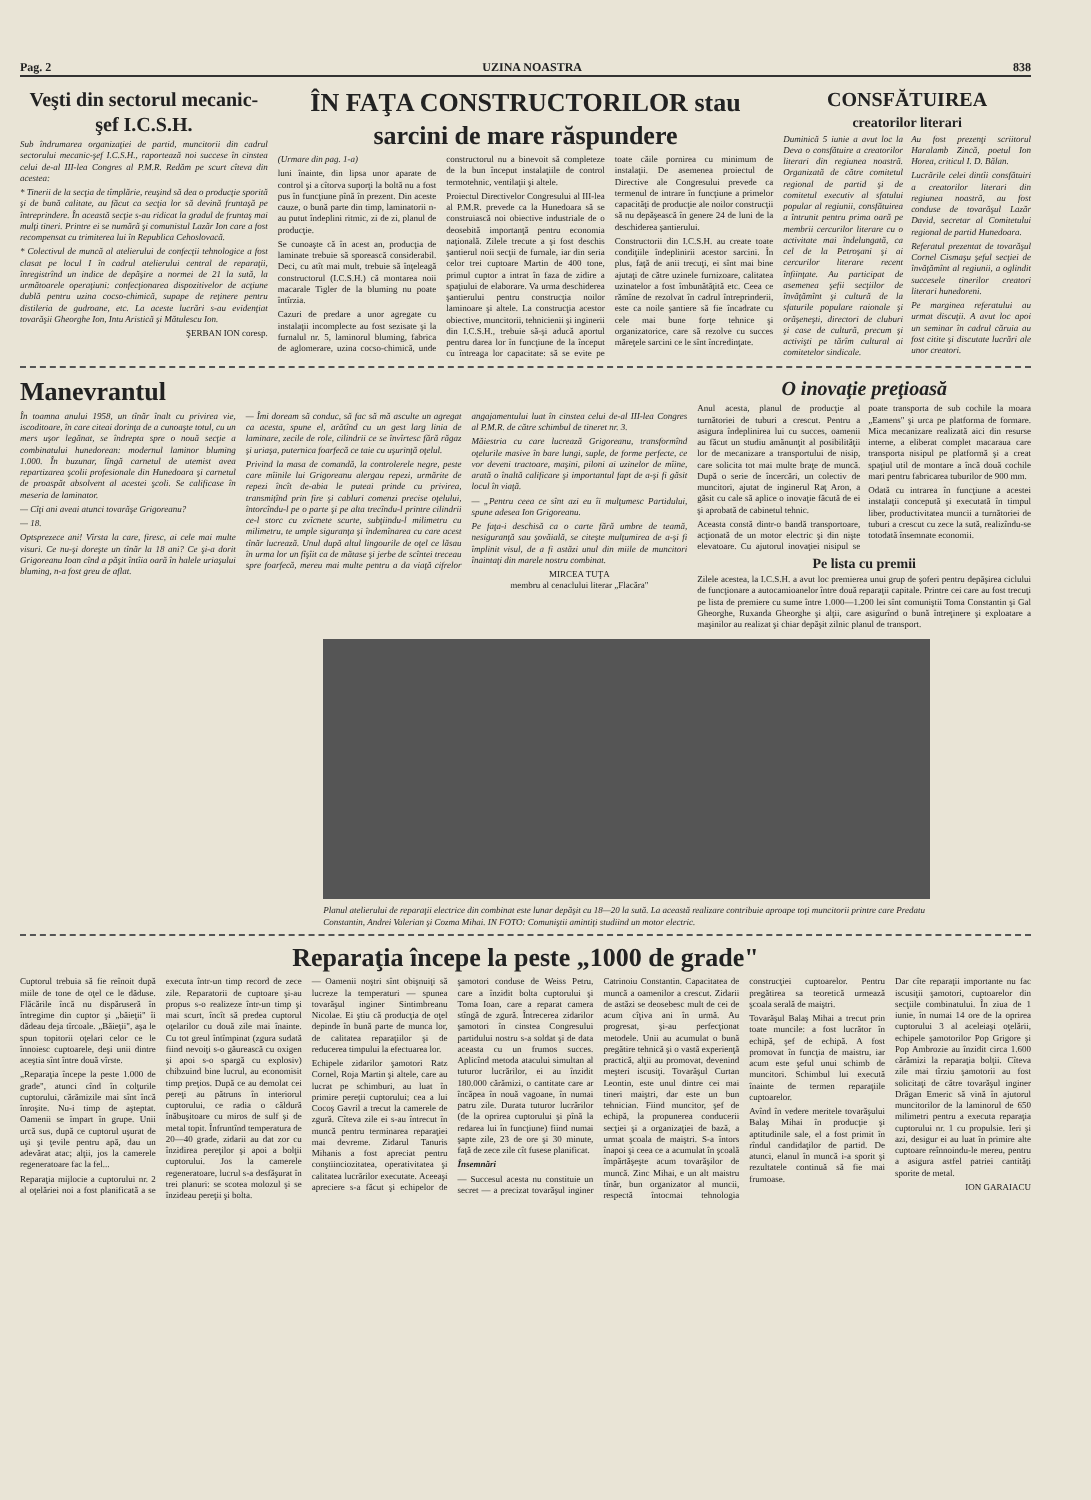Pag. 2 UZINA NOASTRA 838
Veşti din sectorul mecanic-şef I.C.S.H.
Sub îndrumarea organizaţiei de partid, muncitorii din cadrul sectorului mecanic-şef I.C.S.H., raportează noi succese în cinstea celui de-al III-lea Congres al P.M.R. Redăm pe scurt cîteva din acestea:
* Tinerii de la secţia de tîmplărie, reuşind să dea o producţie sporită şi de bună calitate, au făcut ca secţia lor să devină fruntaşă pe întreprindere. În această secţie s-au ridicat la gradul de fruntaş mai mulţi tineri. Printre ei se numără şi comunistul Lazăr Ion care a fost recompensat cu trimiterea lui în Republica Cehoslovacă.
* Colectivul de muncă al atelierului de confecţii tehnologice a fost clasat pe locul I în cadrul atelierului central de reparaţii, înregistrînd un indice de depăşire a normei de 21 la sută, la următoarele operaţiuni: confecţionarea dispozitivelor de acţiune dublă pentru uzina cocso-chimică, supape de reţinere pentru distileria de gudroane, etc. La aceste lucrări s-au evidenţiat tovarăşii Gheorghe Ion, Intu Aristică şi Mătulescu Ion.
ŞERBAN ION coresp.
ÎN FAŢA CONSTRUCTORILOR stau sarcini de mare răspundere
(Urmare din pag. 1-a)
luni înainte, din lipsa unor aparate de control şi a cîtorva suporţi la boltă nu a fost pus în funcţiune pînă în prezent. Din aceste cauze, o bună parte din timp, laminatorii n-au putut îndeplini ritmic, zi de zi, planul de producţie.
Se cunoaşte că în acest an, producţia de laminate trebuie să sporească considerabil. Deci, cu atît mai mult, trebuie să înţeleagă constructorul (I.C.S.H.) că montarea noii macarale Tigler de la bluming nu poate întîrzia.
Cazuri de predare a unor agregate cu instalaţii incomplecte au fost sezisate şi la furnalul nr. 5, laminorul bluming, fabrica de aglomerare, uzina cocso-chimică, unde constructorul nu a binevoit să completeze de la bun început instalaţiile de control termotehnic, ventilaţii şi altele.
Proiectul Directivelor Congresului al III-lea al P.M.R. prevede ca la Hunedoara să se construiască noi obiective industriale de o deosebită importanţă pentru economia naţională. Zilele trecute a şi fost deschis şantierul noii secţii de furnale, iar din seria celor trei cuptoare Martin de 400 tone, primul cuptor a intrat în faza de zidire a spaţiului de elaborare. Va urma deschiderea şantierului pentru construcţia noilor laminoare şi altele. La construcţia acestor obiective, muncitorii, tehnicienii şi inginerii din I.C.S.H., trebuie să-şi aducă aportul pentru darea lor în funcţiune de la început cu întreaga lor capacitate: să se evite pe toate căile pornirea cu minimum de instalaţii. De asemenea proiectul de Directive ale Congresului prevede ca termenul de intrare în funcţiune a primelor capacităţi de producţie ale noilor construcţii să nu depăşească în genere 24 de luni de la deschiderea şantierului.
Constructorii din I.C.S.H. au create toate condiţiile îndeplinirii acestor sarcini. În plus, faţă de anii trecuţi, ei sînt mai bine ajutaţi de către uzinele furnizoare, calitatea uzinatelor a fost îmbunătăţită etc. Ceea ce rămîne de rezolvat în cadrul întreprinderii, este ca noile şantiere să fie încadrate cu cele mai bune forţe tehnice şi organizatorice, care să rezolve cu succes măreţele sarcini ce le sînt încredinţate.
CONSFĂTUIREA
creatorilor literari
Duminică 5 iunie a avut loc la Deva o consfătuire a creatorilor literari din regiunea noastră. Organizată de către comitetul regional de partid şi de comitetul executiv al sfatului popular al regiunii, consfătuirea a întrunit pentru prima oară pe membrii cercurilor literare cu o activitate mai îndelungată, ca cel de la Petroşani şi ai cercurilor literare recent înfiinţate. Au participat de asemenea şefii secţiilor de învăţămînt şi cultură de la sfaturile populare raionale şi orăşeneşti, directori de cluburi şi case de cultură, precum şi activişti pe tărîm cultural ai comitetelor sindicale.
Au fost prezenţi scriitorul Haralamb Zincă, poetul Ion Horea, criticul I. D. Bălan.
Lucrările celei dintîi consfătuiri a creatorilor literari din regiunea noastră, au fost conduse de tovarăşul Lazăr David, secretar al Comitetului regional de partid Hunedoara.
Referatul prezentat de tovarăşul Cornel Cismaşu şeful secţiei de învăţămînt al regiunii, a oglindit succesele tinerilor creatori literari hunedoreni.
Pe marginea referatului au urmat discuţii. A avut loc apoi un seminar în cadrul căruia au fost citite şi discutate lucrări ale unor creatori.
Manevrantul
În toamna anului 1958, un tînăr înalt cu privirea vie, iscoditoare, în care citeai dorinţa de a cunoaşte totul, cu un mers uşor legănat, se îndrepta spre o nouă secţie a combinatului hunedorean: modernul laminor bluming 1.000. În buzunar, lîngă carnetul de utemist avea repartizarea şcolii profesionale din Hunedoara şi carnetul de proaspăt absolvent al acestei şcoli. Se calificase în meseria de laminator.
— Cîţi ani aveai atunci tovarăşe Grigoreanu?
— 18.
Optsprezece ani! Vîrsta la care, firesc, ai cele mai multe visuri. Ce nu-şi doreşte un tînăr la 18 ani? Ce şi-a dorit Grigoreanu Ioan cînd a păşit întîia oară în halele uriaşului bluming, n-a fost greu de aflat.
— Îmi doream să conduc, să fac să mă asculte un agregat ca acesta, spune el, arătînd cu un gest larg linia de laminare, zecile de role, cilindrii ce se învîrtesc fără răgaz şi uriaşa, puternica foarfecă ce taie cu uşurinţă oţelul.
Privind la masa de comandă, la controlerele negre, peste care mîinile lui Grigoreanu alergau repezi, urmărite de repezi încît de-abia le puteai prinde cu privirea, transmiţînd prin fire şi cabluri comenzi precise oţelului, întorcîndu-l pe o parte şi pe alta trecîndu-l printre cilindrii ce-l storc cu zvîcnete scurte, subţiindu-l milimetru cu milimetru, te umple siguranţa şi îndemînarea cu care acest tînăr lucrează. Unul după altul lingourile de oţel ce lăsau în urma lor un fîşîit ca de mătase şi jerbe de scîntei treceau spre foarfecă, mereu mai multe pentru a da viaţă cifrelor angajamentului luat în cinstea celui de-al III-lea Congres al P.M.R. de către schimbul de tineret nr. 3.
Măiestria cu care lucrează Grigoreanu, transformînd oţelurile masive în bare lungi, suple, de forme perfecte, ce vor deveni tractoare, maşini, piloni ai uzinelor de mîine, arată o înaltă calificare şi importantul fapt de a-şi fi găsit locul în viaţă.
— „Pentru ceea ce sînt azi eu îi mulţumesc Partidului, spune adesea Ion Grigoreanu.
Pe faţa-i deschisă ca o carte fără umbre de teamă, nesiguranţă sau şovăială, se citeşte mulţumirea de a-şi fi împlinit visul, de a fi astăzi unul din miile de muncitori înaintaţi din marele nostru combinat.
MIRCEA TUŢA
membru al cenaclului literar „Flacăra"
O inovaţie preţioasă
Anul acesta, planul de producţie al turnătoriei de tuburi a crescut. Pentru a asigura îndeplinirea lui cu succes, oamenii au făcut un studiu amănunţit al posibilităţii lor de mecanizare a transportului de nisip, care solicita tot mai multe braţe de muncă. După o serie de încercări, un colectiv de muncitori, ajutat de inginerul Raţ Aron, a găsit cu cale să aplice o inovaţie făcută de ei şi aprobată de cabinetul tehnic.
Aceasta constă dintr-o bandă transportoare, acţionată de un motor electric şi din nişte elevatoare. Cu ajutorul inovaţiei nisipul se poate transporta de sub cochile la moara „Eamens" şi urca pe platforma de formare. Mica mecanizare realizată aici din resurse interne, a eliberat complet macaraua care transporta nisipul pe platformă şi a creat spaţiul util de montare a încă două cochile mari pentru fabricarea tuburilor de 900 mm.
Odată cu intrarea în funcţiune a acestei instalaţii concepută şi executată în timpul liber, productivitatea muncii a turnătoriei de tuburi a crescut cu zece la sută, realizîndu-se totodată însemnate economii.
Pe lista cu premii
Zilele acestea, la I.C.S.H. a avut loc premierea unui grup de şoferi pentru depăşirea ciclului de funcţionare a autocamioanelor între două reparaţii capitale. Printre cei care au fost trecuţi pe lista de premiere cu sume între 1.000—1.200 lei sînt comuniştii Toma Constantin şi Gal Gheorghe, Ruxanda Gheorghe şi alţii, care asigurînd o bună întreţinere şi exploatare a maşinilor au realizat şi chiar depăşit zilnic planul de transport.
Planul atelierului de reparaţii electrice din combinat este lunar depăşit cu 18—20 la sută. La această realizare contribuie aproape toţi muncitorii printre care Predatu Constantin, Andrei Valerian şi Cozma Mihai. IN FOTO: Comuniştii amintiţi studiind un motor electric.
Reparaţia începe la peste „1000 de grade"
Cuptorul trebuia să fie reînoit după miile de tone de oţel ce le dăduse. Flăcările încă nu dispăruseră în întregime din cuptor şi „băieţii" îi dădeau deja tîrcoale. „Băieţii", aşa le spun topitorii oţelari celor ce le înnoiesc cuptoarele, deşi unii dintre aceştia sînt între două vîrste.
„Reparaţia începe la peste 1.000 de grade", atunci cînd în colţurile cuptorului, cărămizile mai sînt încă înroşite. Nu-i timp de aşteptat. Oamenii se împart în grupe. Unii urcă sus, după ce cuptorul uşurat de uşi şi ţevile pentru apă, dau un adevărat atac; alţii, jos la camerele regeneratoare fac la fel...
Reparaţia mijlocie a cuptorului nr. 2 al oţelăriei noi a fost planificată a se executa într-un timp record de zece zile. Reparatorii de cuptoare şi-au propus s-o realizeze într-un timp şi mai scurt, încît să predea cuptorul oţelarilor cu două zile mai înainte. Cu tot greul întîmpinat (zgura sudată fiind nevoiţi s-o găurească cu oxigen şi apoi s-o spargă cu explosiv) chibzuind bine lucrul, au economisit timp preţios. După ce au demolat cei pereţi au pătruns în interiorul cuptorului, ce radia o căldură înăbuşitoare cu miros de sulf şi de metal topit. Înfruntînd temperatura de 20—40 grade, zidarii au dat zor cu înzidirea pereţilor şi apoi a bolţii cuptorului. Jos la camerele regeneratoare, lucrul s-a desfăşurat în trei planuri: se scotea molozul şi se înzideau pereţii şi bolta.
— Oamenii noştri sînt obişnuiţi să lucreze la temperaturi — spunea tovarăşul inginer Sintimbreanu Nicolae. Ei ştiu că producţia de oţel depinde în bună parte de munca lor, de calitatea reparaţiilor şi de reducerea timpului la efectuarea lor.
Echipele zidarilor şamotori Ratz Cornel, Roja Martin şi altele, care au lucrat pe schimburi, au luat în primire pereţii cuptorului; cea a lui Cocoş Gavril a trecut la camerele de zgură. Cîteva zile ei s-au întrecut în muncă pentru terminarea reparaţiei mai devreme. Zidarul Tanuris Mihanis a fost apreciat pentru conştiinciozitatea, operativitatea şi calitatea lucrărilor executate. Aceeaşi apreciere s-a făcut şi echipelor de şamotori conduse de Weiss Petru, care a înzidit bolta cuptorului şi Toma Ioan, care a reparat camera stîngă de zgură. Întrecerea zidarilor şamotori în cinstea Congresului partidului nostru s-a soldat şi de data aceasta cu un frumos succes. Aplicînd metoda atacului simultan al tuturor lucrărilor, ei au înzidit 180.000 cărămizi, o cantitate care ar încăpea în nouă vagoane, în numai patru zile. Durata tuturor lucrărilor (de la oprirea cuptorului şi pînă la redarea lui în funcţiune) fiind numai şapte zile, 23 de ore şi 30 minute, faţă de zece zile cît fusese planificat.
Însemnări
— Succesul acesta nu constituie un secret — a precizat tovarăşul inginer Catrinoiu Constantin. Capacitatea de muncă a oamenilor a crescut. Zidarii de astăzi se deosebesc mult de cei de acum cîţiva ani în urmă. Au progresat, şi-au perfecţionat metodele. Unii au acumulat o bună pregătire tehnică şi o vastă experienţă practică, alţii au promovat, devenind meşteri iscusiţi. Tovarăşul Curtan Leontin, este unul dintre cei mai tineri maiştri, dar este un bun tehnician. Fiind muncitor, şef de echipă, la propunerea conducerii secţiei şi a organizaţiei de bază, a urmat şcoala de maiştri. S-a întors înapoi şi ceea ce a acumulat în şcoală împărtăşeşte acum tovarăşilor de muncă. Zinc Mihai, e un alt maistru tînăr, bun organizator al muncii, respectă întocmai tehnologia construcţiei cuptoarelor. Pentru pregătirea sa teoretică urmează şcoala serală de maiştri.
Tovarăşul Balaş Mihai a trecut prin toate muncile: a fost lucrător în echipă, şef de echipă. A fost promovat în funcţia de maistru, iar acum este şeful unui schimb de muncitori. Schimbul lui execută înainte de termen reparaţiile cuptoarelor.
Avînd în vedere meritele tovarăşului Balaş Mihai în producţie şi aptitudinile sale, el a fost primit în rîndul candidaţilor de partid. De atunci, elanul în muncă i-a sporit şi rezultatele continuă să fie mai frumoase.
Dar cîte reparaţii importante nu fac iscusiţii şamotori, cuptoarelor din secţiile combinatului. În ziua de 1 iunie, în numai 14 ore de la oprirea cuptorului 3 al aceleiaşi oţelării, echipele şamotorilor Pop Grigore şi Pop Ambrozie au înzidit circa 1.600 cărămizi la reparaţia bolţii. Cîteva zile mai tîrziu şamotorii au fost solicitaţi de către tovarăşul inginer Drăgan Emeric să vină în ajutorul muncitorilor de la laminorul de 650 milimetri pentru a executa reparaţia cuptorului nr. 1 cu propulsie. Ieri şi azi, desigur ei au luat în primire alte cuptoare reînnoindu-le mereu, pentru a asigura astfel patriei cantităţi sporite de metal.
ION GARAIACU